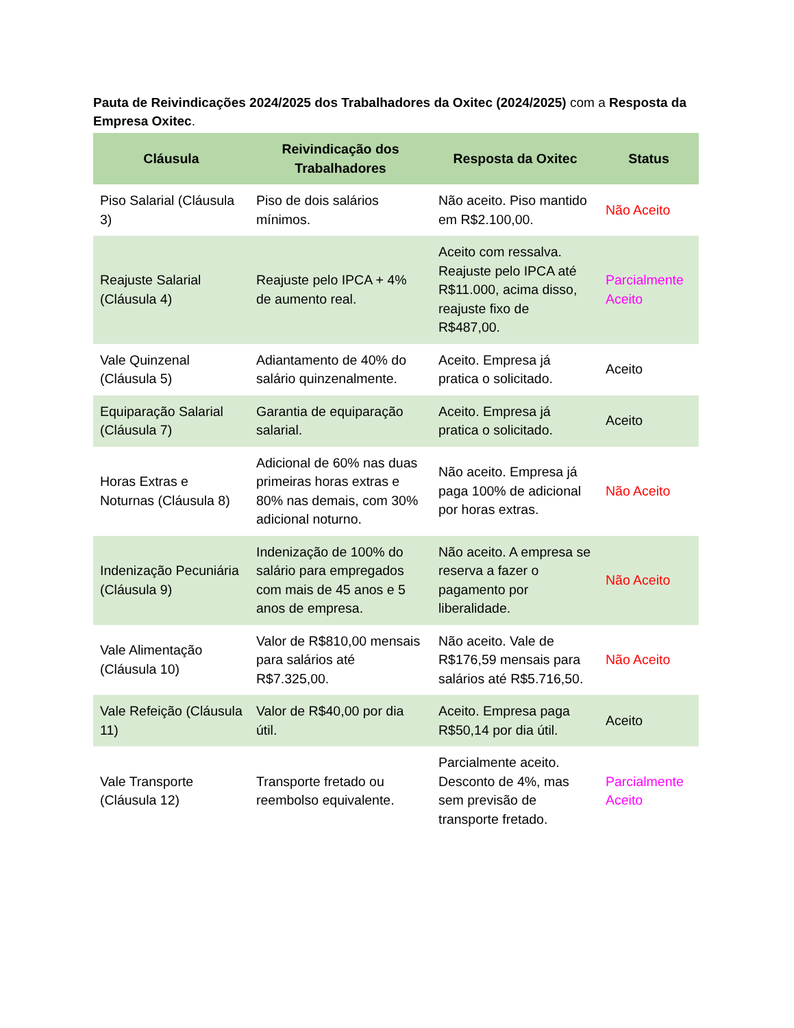Pauta de Reivindicações 2024/2025 dos Trabalhadores da Oxitec (2024/2025) com a Resposta da Empresa Oxitec.
| Cláusula | Reivindicação dos Trabalhadores | Resposta da Oxitec | Status |
| --- | --- | --- | --- |
| Piso Salarial (Cláusula 3) | Piso de dois salários mínimos. | Não aceito. Piso mantido em R$2.100,00. | Não Aceito |
| Reajuste Salarial (Cláusula 4) | Reajuste pelo IPCA + 4% de aumento real. | Aceito com ressalva. Reajuste pelo IPCA até R$11.000, acima disso, reajuste fixo de R$487,00. | Parcialmente Aceito |
| Vale Quinzenal (Cláusula 5) | Adiantamento de 40% do salário quinzenalmente. | Aceito. Empresa já pratica o solicitado. | Aceito |
| Equiparação Salarial (Cláusula 7) | Garantia de equiparação salarial. | Aceito. Empresa já pratica o solicitado. | Aceito |
| Horas Extras e Noturnas (Cláusula 8) | Adicional de 60% nas duas primeiras horas extras e 80% nas demais, com 30% adicional noturno. | Não aceito. Empresa já paga 100% de adicional por horas extras. | Não Aceito |
| Indenização Pecuniária (Cláusula 9) | Indenização de 100% do salário para empregados com mais de 45 anos e 5 anos de empresa. | Não aceito. A empresa se reserva a fazer o pagamento por liberalidade. | Não Aceito |
| Vale Alimentação (Cláusula 10) | Valor de R$810,00 mensais para salários até R$7.325,00. | Não aceito. Vale de R$176,59 mensais para salários até R$5.716,50. | Não Aceito |
| Vale Refeição (Cláusula 11) | Valor de R$40,00 por dia útil. | Aceito. Empresa paga R$50,14 por dia útil. | Aceito |
| Vale Transporte (Cláusula 12) | Transporte fretado ou reembolso equivalente. | Parcialmente aceito. Desconto de 4%, mas sem previsão de transporte fretado. | Parcialmente Aceito |